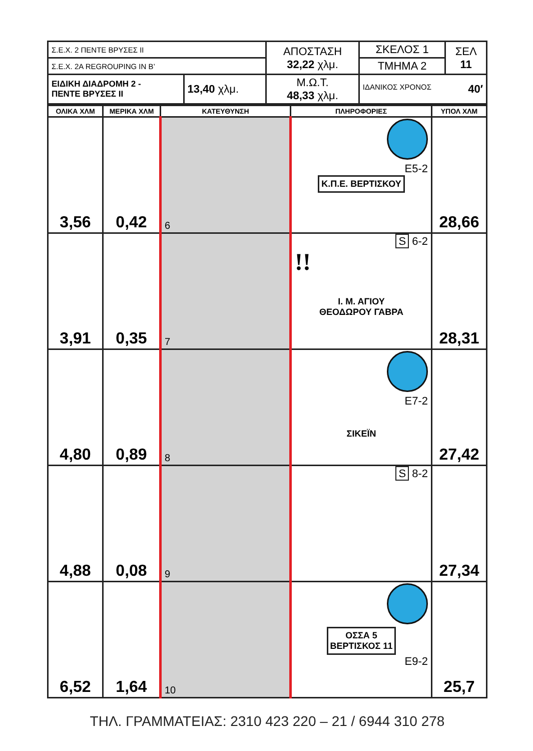| Σ.Ε.Χ. 2 ΠΕΝΤΕ ΒΡΥΣΕΣ ΙΙ | | ΑΠΟΣΤΑΣΗ 32,22 χλμ. | ΣΚΕΛΟΣ 1 | ΣΕΛ 11 |
| Σ.Ε.Χ. 2Α REGROUPING IN B’ | | | ΤΜΗΜΑ 2 | |
| ΕΙΔΙΚΗ ΔΙΑΔΡΟΜΗ 2 - ΠΕΝΤΕ ΒΡΥΣΕΣ ΙΙ | 13,40 χλμ. | Μ.Ω.Τ. 48,33 χλμ. | ΙΔΑΝΙΚΟΣ ΧΡΟΝΟΣ 40′ | |
| ΟΛΙΚΑ ΧΛΜ | ΜΕΡΙΚΑ ΧΛΜ | ΚΑΤΕΥΘΥΝΣΗ | ΠΛΗΡΟΦΟΡΙΕΣ | ΥΠΟΛ ΧΛΜ |
| --- | --- | --- | --- | --- |
| 3,56 | 0,42 | 6 | E5-2 Κ.Π.Ε. ΒΕΡΤΙΣΚΟΥ | 28,66 |
| 3,91 | 0,35 | 7 | S 6-2 !! Ι. Μ. ΑΓΙΟΥ ΘΕΟΔΩΡΟΥ ΓΑΒΡΑ | 28,31 |
| 4,80 | 0,89 | 8 | E7-2 ΣΙΚΕΪΝ | 27,42 |
| 4,88 | 0,08 | 9 | S 8-2 | 27,34 |
| 6,52 | 1,64 | 10 | ΟΣΣΑ 5 ΒΕΡΤΙΣΚΟΣ 11 E9-2 | 25,7 |
ΤΗΛ. ΓΡΑΜΜΑΤΕΙΑΣ: 2310 423 220 – 21 / 6944 310 278